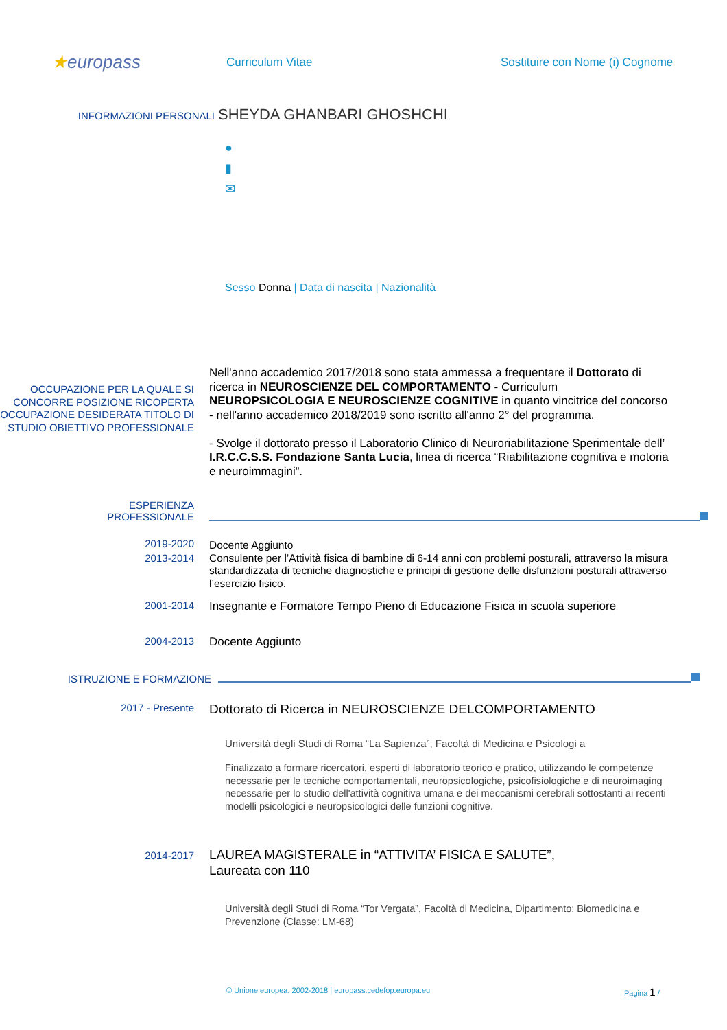★europass
Curriculum Vitae
Sostituire con Nome (i) Cognome
INFORMAZIONI PERSONALI
SHEYDA GHANBARI GHOSHCHI
●
▮
✉
Sesso Donna | Data di nascita | Nazionalità
OCCUPAZIONE PER LA QUALE SI
CONCORRE POSIZIONE RICOPERTA OCCUPAZIONE DESIDERATA TITOLO DI STUDIO OBIETTIVO PROFESSIONALE
Nell'anno accademico 2017/2018 sono stata ammessa a frequentare il Dottorato di ricerca in NEUROSCIENZE DEL COMPORTAMENTO - Curriculum NEUROPSICOLOGIA E NEUROSCIENZE COGNITIVE in quanto vincitrice del concorso
- nell'anno accademico 2018/2019 sono iscritto all'anno 2° del programma.
- Svolge il dottorato presso il Laboratorio Clinico di Neuroriabilitazione Sperimentale dell’ I.R.C.C.S.S. Fondazione Santa Lucia, linea di ricerca “Riabilitazione cognitiva e motoria e neuroimmagini”.
ESPERIENZA
PROFESSIONALE
2019-2020
2013-2014
Docente Aggiunto
Consulente per l’Attività fisica di bambine di 6-14 anni con problemi posturali, attraverso la misura standardizzata di tecniche diagnostiche e principi di gestione delle disfunzioni posturali attraverso l’esercizio fisico.
2001-2014 Insegnante e Formatore Tempo Pieno di Educazione Fisica in scuola superiore
2004-2013 Docente Aggiunto
ISTRUZIONE E FORMAZIONE
2017 - Presente
Dottorato di Ricerca in NEUROSCIENZE DELCOMPORTAMENTO
Università degli Studi di Roma “La Sapienza”, Facoltà di Medicina e Psicologi a
Finalizzato a formare ricercatori, esperti di laboratorio teorico e pratico, utilizzando le competenze necessarie per le tecniche comportamentali, neuropsicologiche, psicofisiologiche e di neuroimaging necessarie per lo studio dell'attività cognitiva umana e dei meccanismi cerebrali sottostanti ai recenti modelli psicologici e neuropsicologici delle funzioni cognitive.
2014-2017
LAUREA MAGISTERALE in “ATTIVITA’ FISICA E SALUTE”,
Laureata con 110
Università degli Studi di Roma “Tor Vergata”, Facoltà di Medicina, Dipartimento: Biomedicina e Prevenzione (Classe: LM-68)
© Unione europea, 2002-2018 | europass.cedefop.europa.eu Pagina 1 /